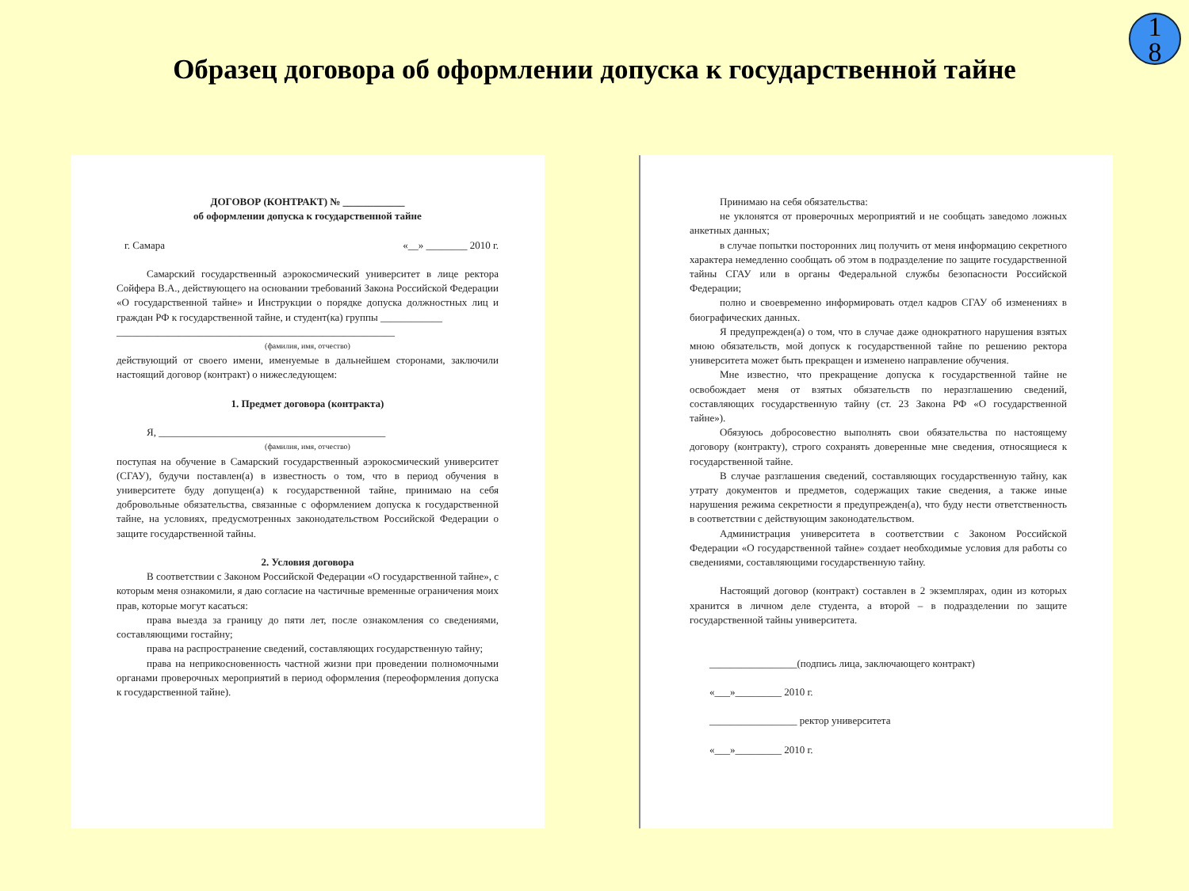1
8
Образец договора об оформлении допуска к государственной тайне
ДОГОВОР (КОНТРАКТ) № ____________
об оформлении допуска к государственной тайне
г. Самара «__» ________ 2010 г.
Самарский государственный аэрокосмический университет в лице ректора Сойфера В.А., действующего на основании требований Закона Российской Федерации «О государственной тайне» и Инструкции о порядке допуска должностных лиц и граждан РФ к государственной тайне, и студент(ка) группы ____________
______________________________________________________
(фамилия, имя, отчество)
действующий от своего имени, именуемые в дальнейшем сторонами, заключили настоящий договор (контракт) о нижеследующем:
1. Предмет договора (контракта)
Я, ____________________________________________
(фамилия, имя, отчество)
поступая на обучение в Самарский государственный аэрокосмический университет (СГАУ), будучи поставлен(а) в известность о том, что в период обучения в университете буду допущен(а) к государственной тайне, принимаю на себя добровольные обязательства, связанные с оформлением допуска к государственной тайне, на условиях, предусмотренных законодательством Российской Федерации о защите государственной тайны.
2. Условия договора
В соответствии с Законом Российской Федерации «О государственной тайне», с которым меня ознакомили, я даю согласие на частичные временные ограничения моих прав, которые могут касаться:
права выезда за границу до пяти лет, после ознакомления со сведениями, составляющими гостайну;
права на распространение сведений, составляющих государственную тайну;
права на неприкосновенность частной жизни при проведении полномочными органами проверочных мероприятий в период оформления (переоформления допуска к государственной тайне).
Принимаю на себя обязательства:
не уклонятся от проверочных мероприятий и не сообщать заведомо ложных анкетных данных;
в случае попытки посторонних лиц получить от меня информацию секретного характера немедленно сообщать об этом в подразделение по защите государственной тайны СГАУ или в органы Федеральной службы безопасности Российской Федерации;
полно и своевременно информировать отдел кадров СГАУ об изменениях в биографических данных.
Я предупрежден(а) о том, что в случае даже однократного нарушения взятых мною обязательств, мой допуск к государственной тайне по решению ректора университета может быть прекращен и изменено направление обучения.
Мне известно, что прекращение допуска к государственной тайне не освобождает меня от взятых обязательств по неразглашению сведений, составляющих государственную тайну (ст. 23 Закона РФ «О государственной тайне»).
Обязуюсь добросовестно выполнять свои обязательства по настоящему договору (контракту), строго сохранять доверенные мне сведения, относящиеся к государственной тайне.
В случае разглашения сведений, составляющих государственную тайну, как утрату документов и предметов, содержащих такие сведения, а также иные нарушения режима секретности я предупрежден(а), что буду нести ответственность в соответствии с действующим законодательством.
Администрация университета в соответствии с Законом Российской Федерации «О государственной тайне» создает необходимые условия для работы со сведениями, составляющими государственную тайну.
Настоящий договор (контракт) составлен в 2 экземплярах, один из которых хранится в личном деле студента, а второй – в подразделении по защите государственной тайны университета.
_________________(подпись лица, заключающего контракт)
«___»_________ 2010 г.
_________________ ректор университета
«___»_________ 2010 г.